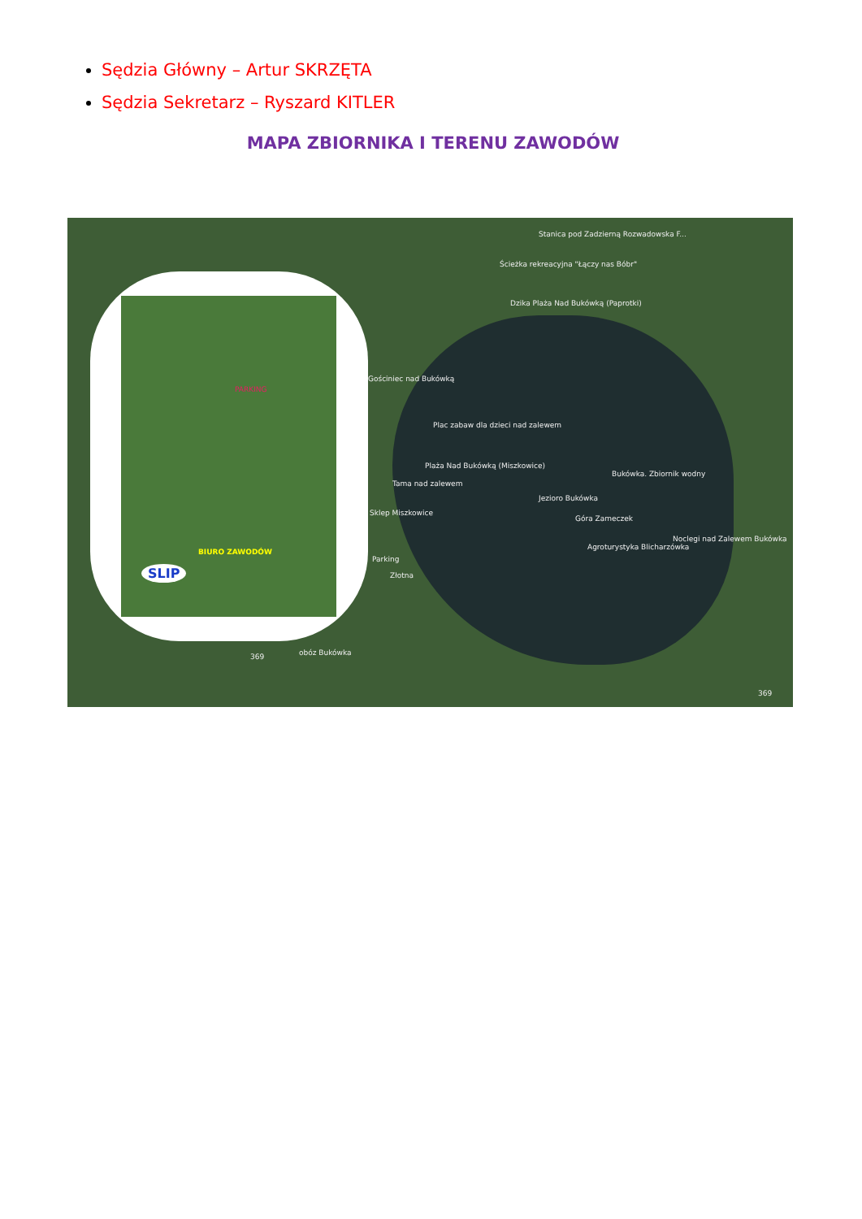Sędzia Główny – Artur SKRZĘTA
Sędzia Sekretarz – Ryszard KITLER
MAPA ZBIORNIKA I TERENU ZAWODÓW
PARKING
BIURO ZAWODÓW
SLIP
Stanica pod Zadzierną Rozwadowska F...
Ścieżka rekreacyjna "Łączy nas Bóbr"
Dzika Plaża Nad Bukówką (Paprotki)
Gościniec nad Bukówką
Plac zabaw dla dzieci nad zalewem
Plaża Nad Bukówką (Miszkowice)
Tama nad zalewem
Sklep Miszkowice
Parking
Złotna
Bukówka. Zbiornik wodny
Góra Zameczek
Agroturystyka Blicharzówka
Noclegi nad Zalewem Bukówka
Jezioro Bukówka
obóz Bukówka 369
369